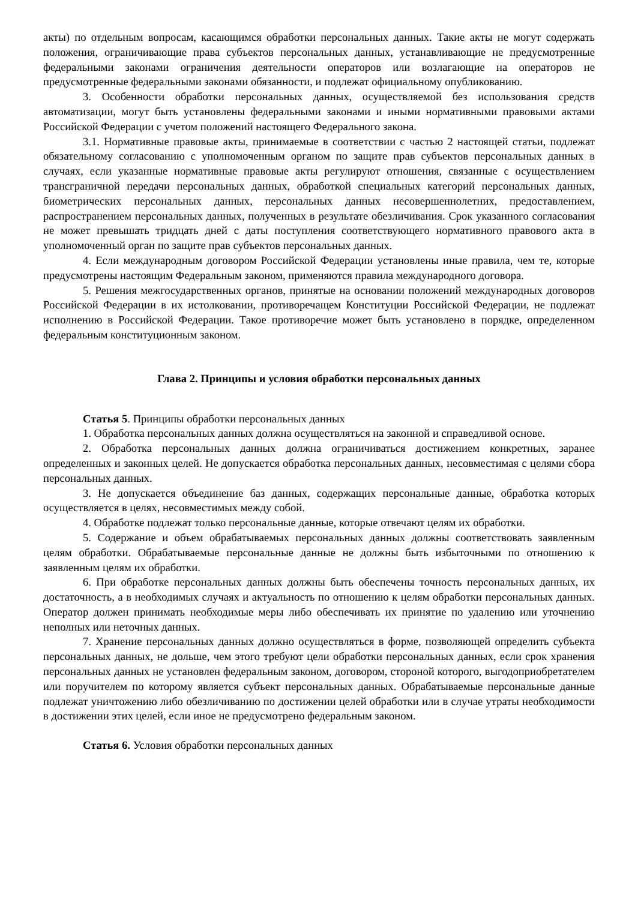акты) по отдельным вопросам, касающимся обработки персональных данных. Такие акты не могут содержать положения, ограничивающие права субъектов персональных данных, устанавливающие не предусмотренные федеральными законами ограничения деятельности операторов или возлагающие на операторов не предусмотренные федеральными законами обязанности, и подлежат официальному опубликованию.
3. Особенности обработки персональных данных, осуществляемой без использования средств автоматизации, могут быть установлены федеральными законами и иными нормативными правовыми актами Российской Федерации с учетом положений настоящего Федерального закона.
3.1. Нормативные правовые акты, принимаемые в соответствии с частью 2 настоящей статьи, подлежат обязательному согласованию с уполномоченным органом по защите прав субъектов персональных данных в случаях, если указанные нормативные правовые акты регулируют отношения, связанные с осуществлением трансграничной передачи персональных данных, обработкой специальных категорий персональных данных, биометрических персональных данных, персональных данных несовершеннолетних, предоставлением, распространением персональных данных, полученных в результате обезличивания. Срок указанного согласования не может превышать тридцать дней с даты поступления соответствующего нормативного правового акта в уполномоченный орган по защите прав субъектов персональных данных.
4. Если международным договором Российской Федерации установлены иные правила, чем те, которые предусмотрены настоящим Федеральным законом, применяются правила международного договора.
5. Решения межгосударственных органов, принятые на основании положений международных договоров Российской Федерации в их истолковании, противоречащем Конституции Российской Федерации, не подлежат исполнению в Российской Федерации. Такое противоречие может быть установлено в порядке, определенном федеральным конституционным законом.
Глава 2. Принципы и условия обработки персональных данных
Статья 5. Принципы обработки персональных данных
1. Обработка персональных данных должна осуществляться на законной и справедливой основе.
2. Обработка персональных данных должна ограничиваться достижением конкретных, заранее определенных и законных целей. Не допускается обработка персональных данных, несовместимая с целями сбора персональных данных.
3. Не допускается объединение баз данных, содержащих персональные данные, обработка которых осуществляется в целях, несовместимых между собой.
4. Обработке подлежат только персональные данные, которые отвечают целям их обработки.
5. Содержание и объем обрабатываемых персональных данных должны соответствовать заявленным целям обработки. Обрабатываемые персональные данные не должны быть избыточными по отношению к заявленным целям их обработки.
6. При обработке персональных данных должны быть обеспечены точность персональных данных, их достаточность, а в необходимых случаях и актуальность по отношению к целям обработки персональных данных. Оператор должен принимать необходимые меры либо обеспечивать их принятие по удалению или уточнению неполных или неточных данных.
7. Хранение персональных данных должно осуществляться в форме, позволяющей определить субъекта персональных данных, не дольше, чем этого требуют цели обработки персональных данных, если срок хранения персональных данных не установлен федеральным законом, договором, стороной которого, выгодоприобретателем или поручителем по которому является субъект персональных данных. Обрабатываемые персональные данные подлежат уничтожению либо обезличиванию по достижении целей обработки или в случае утраты необходимости в достижении этих целей, если иное не предусмотрено федеральным законом.
Статья 6. Условия обработки персональных данных